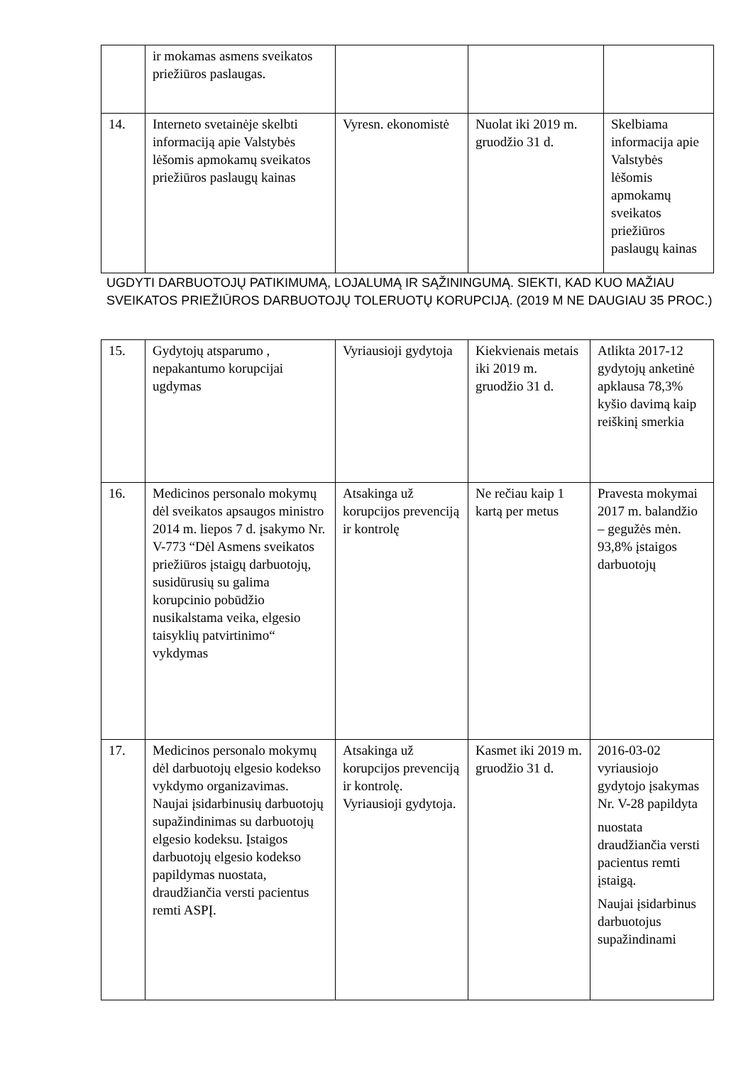| | ir mokamas asmens sveikatos priežiūros paslaugas. | | | |
| 14. | Interneto svetainėje skelbti informaciją apie Valstybės lėšomis apmokamų sveikatos priežiūros paslaugų kainas | Vyresn. ekonomistė | Nuolat iki 2019 m. gruodžio 31 d. | Skelbiama informacija apie Valstybės lėšomis apmokamų sveikatos priežiūros paslaugų kainas |
UGDYTI DARBUOTOJŲ PATIKIMUMĄ, LOJALUMĄ IR SĄŽININGUMĄ. SIEKTI, KAD KUO MAŽIAU SVEIKATOS PRIEŽIŪROS DARBUOTOJŲ TOLERUOTŲ KORUPCIJĄ. (2019 M NE DAUGIAU 35 PROC.)
| 15. | Gydytojų atsparumo , nepakantumo korupcijai ugdymas | Vyriausioji gydytoja | Kiekvienais metais iki 2019 m. gruodžio 31 d. | Atlikta 2017-12 gydytojų anketinė apklausa 78,3% kyšio davimą kaip reiškinį smerkia |
| 16. | Medicinos personalo mokymų dėl sveikatos apsaugos ministro 2014 m. liepos 7 d. įsakymo Nr. V-773 “Dėl Asmens sveikatos priežiūros įstaigų darbuotojų, susidūrusių su galima korupcinio pobūdžio nusikalstama veika, elgesio taisyklių patvirtinimo“ vykdymas | Atsakinga už korupcijos prevenciją ir kontrolę | Ne rečiau kaip 1 kartą per metus | Pravesta mokymai 2017 m. balandžio – gegužės mėn. 93,8% įstaigos darbuotojų |
| 17. | Medicinos personalo mokymų dėl darbuotojų elgesio kodekso vykdymo organizavimas. Naujai įsidarbinusių darbuotojų supažindinimas su darbuotojų elgesio kodeksu. Įstaigos darbuotojų elgesio kodekso papildymas nuostata, draudžiančia versti pacientus remti ASPĮ. | Atsakinga už korupcijos prevenciją ir kontrolę. Vyriausioji gydytoja. | Kasmet iki 2019 m. gruodžio 31 d. | 2016-03-02 vyriausiojo gydytojo įsakymas Nr. V-28 papildyta nuostata draudžiančia versti pacientus remti įstaigą. Naujai įsidarbinus darbuotojus supažindinami |